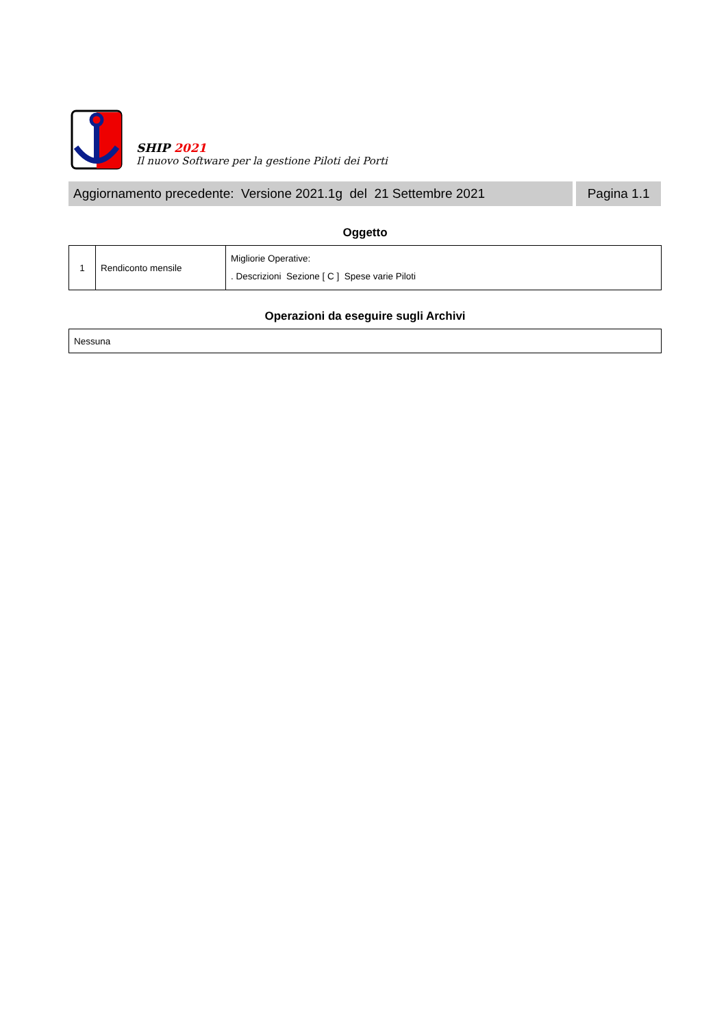SHIP 2021
Il nuovo Software per la gestione Piloti dei Porti
Aggiornamento precedente: Versione 2021.1g del 21 Settembre 2021
Pagina 1.1
Oggetto
| 1 | Rendiconto mensile | Migliorie Operative: . Descrizioni Sezione [ C ] Spese varie Piloti |
Operazioni da eseguire sugli Archivi
| Nessuna |